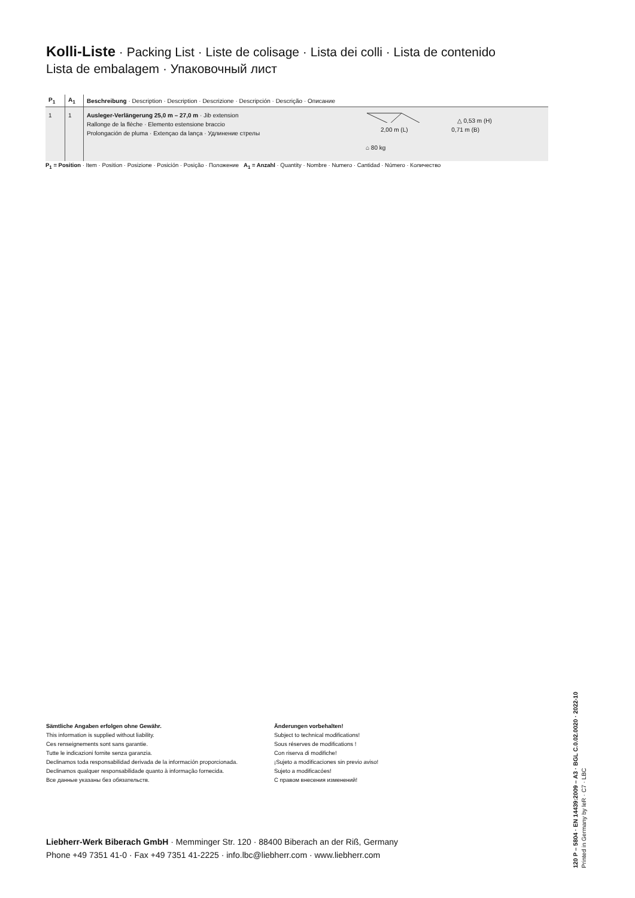Kolli-Liste · Packing List · Liste de colisage · Lista dei colli · Lista de contenido
Lista de embalagem · Упаковочный лист
| P<sub>1</sub> | A<sub>1</sub> | Beschreibung · Description · Description · Descrizione · Descripción · Descrição · Описание | |
| --- | --- | --- | --- |
| 1 | 1 | Ausleger-Verlängerung 25,0 m – 27,0 m · Jib extension Rallonge de la flèche · Elemento estensione braccio Prolongación de pluma · Extençao da lança · Удлинение стрелы | △ 0,53 m (H) 2,00 m (L) 0,71 m (B) ⌂ 80 kg |
P<sub>1</sub> = Position · Item · Position · Posizione · Posición · Posição · Положение A<sub>1</sub> = Anzahl · Quantity · Nombre · Numero · Cantidad · Número · Количество
Sämtliche Angaben erfolgen ohne Gewähr.
This information is supplied without liability.
Ces renseignements sont sans garantie.
Tutte le indicazioni fornite senza garanzia.
Declinamos toda responsabilidad derivada de la información proporcionada.
Declinamos qualquer responsabilidade quanto à informação fornecida.
Все данные указаны без обязательств.
Änderungen vorbehalten!
Subject to technical modifications!
Sous réserves de modifications !
Con riserva di modifiche!
¡Sujeto a modificaciones sin previo aviso!
Sujeto a modificacóes!
С правом внесения изменений!
Liebherr-Werk Biberach GmbH · Memminger Str. 120 · 88400 Biberach an der Riß, Germany
Phone +49 7351 41-0 · Fax +49 7351 41-2225 · info.lbc@liebherr.com · www.liebherr.com
120 P – 5804 · EN 14439:2009 – A3 · BGL C.0.02.0020 · 2022-10
Printed in Germany by leR · C7 · LBC